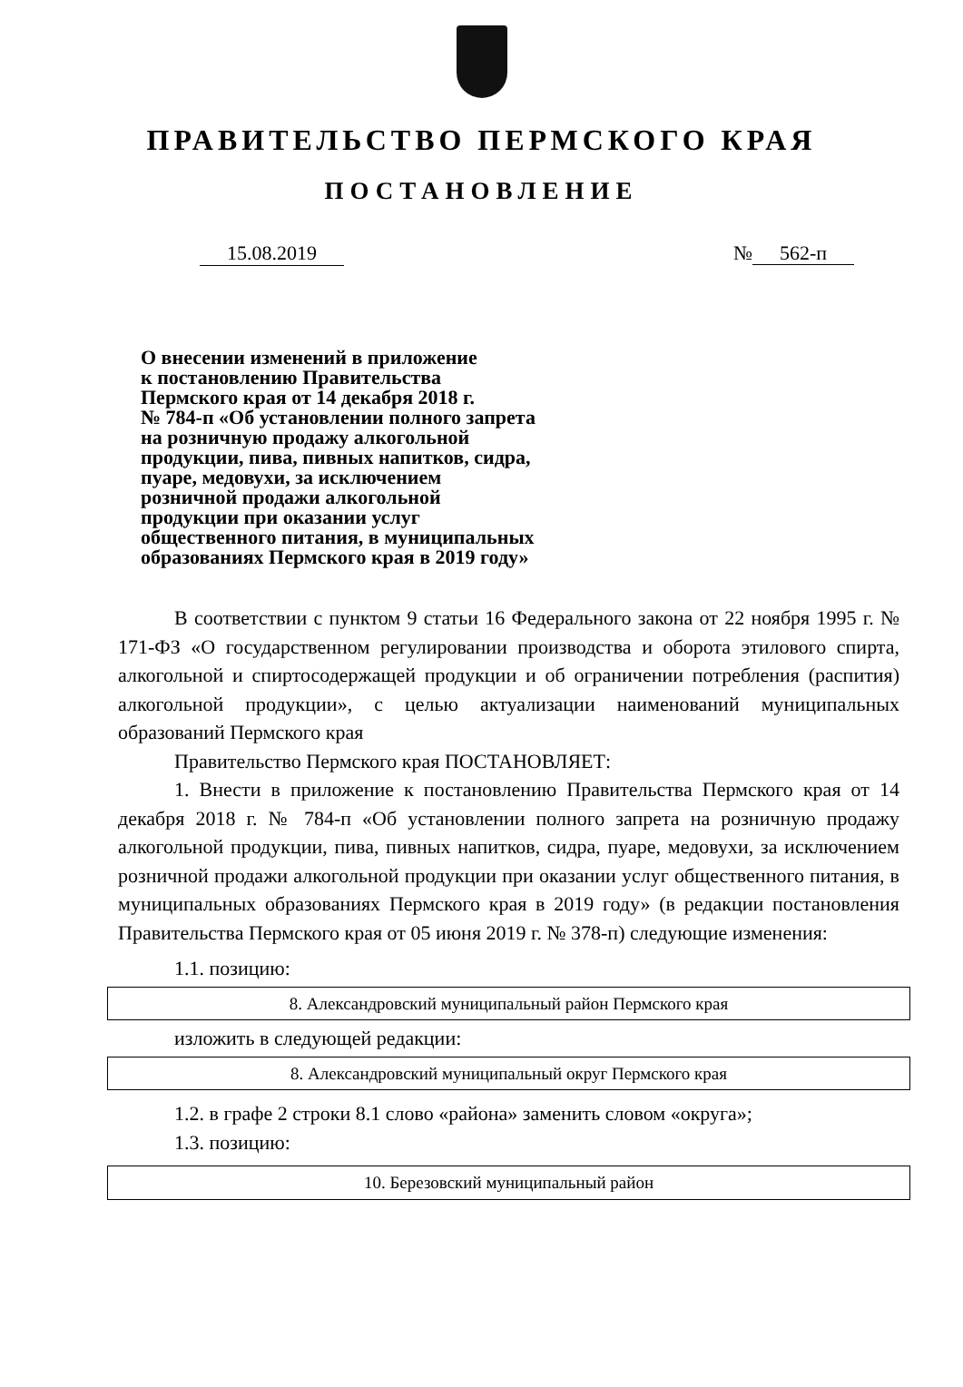ПРАВИТЕЛЬСТВО ПЕРМСКОГО КРАЯ
ПОСТАНОВЛЕНИЕ
15.08.2019 № 562-п
О внесении изменений в приложение
к постановлению Правительства
Пермского края от 14 декабря 2018 г.
№ 784-п «Об установлении полного запрета
на розничную продажу алкогольной
продукции, пива, пивных напитков, сидра,
пуаре, медовухи, за исключением
розничной продажи алкогольной
продукции при оказании услуг
общественного питания, в муниципальных
образованиях Пермского края в 2019 году»
В соответствии с пунктом 9 статьи 16 Федерального закона от 22 ноября 1995 г. № 171-ФЗ «О государственном регулировании производства и оборота этилового спирта, алкогольной и спиртосодержащей продукции и об ограничении потребления (распития) алкогольной продукции», с целью актуализации наименований муниципальных образований Пермского края
Правительство Пермского края ПОСТАНОВЛЯЕТ:
1. Внести в приложение к постановлению Правительства Пермского края от 14 декабря 2018 г. № 784-п «Об установлении полного запрета на розничную продажу алкогольной продукции, пива, пивных напитков, сидра, пуаре, медовухи, за исключением розничной продажи алкогольной продукции при оказании услуг общественного питания, в муниципальных образованиях Пермского края в 2019 году» (в редакции постановления Правительства Пермского края от 05 июня 2019 г. № 378-п) следующие изменения:
1.1. позицию:
| 8. Александровский муниципальный район Пермского края |
изложить в следующей редакции:
| 8. Александровский муниципальный округ Пермского края |
1.2. в графе 2 строки 8.1 слово «района» заменить словом «округа»;
1.3. позицию:
| 10. Березовский муниципальный район |